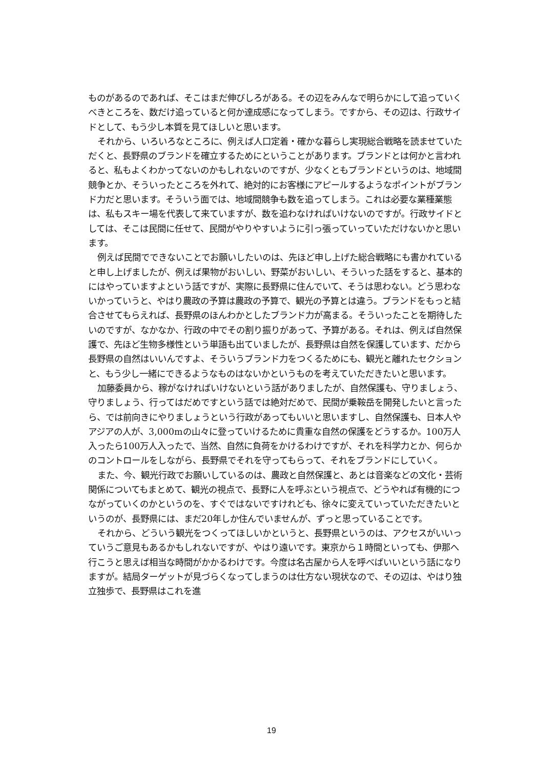ものがあるのであれば、そこはまだ伸びしろがある。その辺をみんなで明らかにして追っていくべきところを、数だけ追っていると何か達成感になってしまう。ですから、その辺は、行政サイドとして、もう少し本質を見てほしいと思います。
それから、いろいろなところに、例えば人口定着・確かな暮らし実現総合戦略を読ませていただくと、長野県のブランドを確立するためにということがあります。ブランドとは何かと言われると、私もよくわかってないのかもしれないのですが、少なくともブランドというのは、地域間競争とか、そういったところを外れて、絶対的にお客様にアピールするようなポイントがブランド力だと思います。そういう面では、地域間競争も数を追ってしまう。これは必要な業種業態は、私もスキー場を代表して来ていますが、数を追わなければいけないのですが。行政サイドとしては、そこは民間に任せて、民間がやりやすいように引っ張っていっていただけないかと思います。
例えば民間でできないことでお願いしたいのは、先ほど申し上げた総合戦略にも書かれていると申し上げましたが、例えば果物がおいしい、野菜がおいしい、そういった話をすると、基本的にはやっていますよという話ですが、実際に長野県に住んでいて、そうは思わない。どう思わないかっていうと、やはり農政の予算は農政の予算で、観光の予算とは違う。ブランドをもっと結合させてもらえれば、長野県のほんわかとしたブランド力が高まる。そういったことを期待したいのですが、なかなか、行政の中でその割り振りがあって、予算がある。それは、例えば自然保護で、先ほど生物多様性という単語も出ていましたが、長野県は自然を保護しています、だから長野県の自然はいいんですよ、そういうブランド力をつくるためにも、観光と離れたセクションと、もう少し一緒にできるようなものはないかというものを考えていただきたいと思います。
加藤委員から、稼がなければいけないという話がありましたが、自然保護も、守りましょう、守りましょう、行ってはだめですという話では絶対だめで、民間が乗鞍岳を開発したいと言ったら、では前向きにやりましょうという行政があってもいいと思いますし、自然保護も、日本人やアジアの人が、3,000mの山々に登っていけるために貴重な自然の保護をどうするか。100万人入ったら100万人入ったで、当然、自然に負荷をかけるわけですが、それを科学力とか、何らかのコントロールをしながら、長野県でそれを守ってもらって、それをブランドにしていく。
また、今、観光行政でお願いしているのは、農政と自然保護と、あとは音楽などの文化・芸術関係についてもまとめて、観光の視点で、長野に人を呼ぶという視点で、どうやれば有機的につながっていくのかというのを、すぐではないですけれども、徐々に変えていっていただきたいというのが、長野県には、まだ20年しか住んでいませんが、ずっと思っていることです。
それから、どういう観光をつくってほしいかというと、長野県というのは、アクセスがいいっていうご意見もあるかもしれないですが、やはり遠いです。東京から１時間といっても、伊那へ行こうと思えば相当な時間がかかるわけです。今度は名古屋から人を呼べばいいという話になりますが。結局ターゲットが見づらくなってしまうのは仕方ない現状なので、その辺は、やはり独立独歩で、長野県はこれを進
19